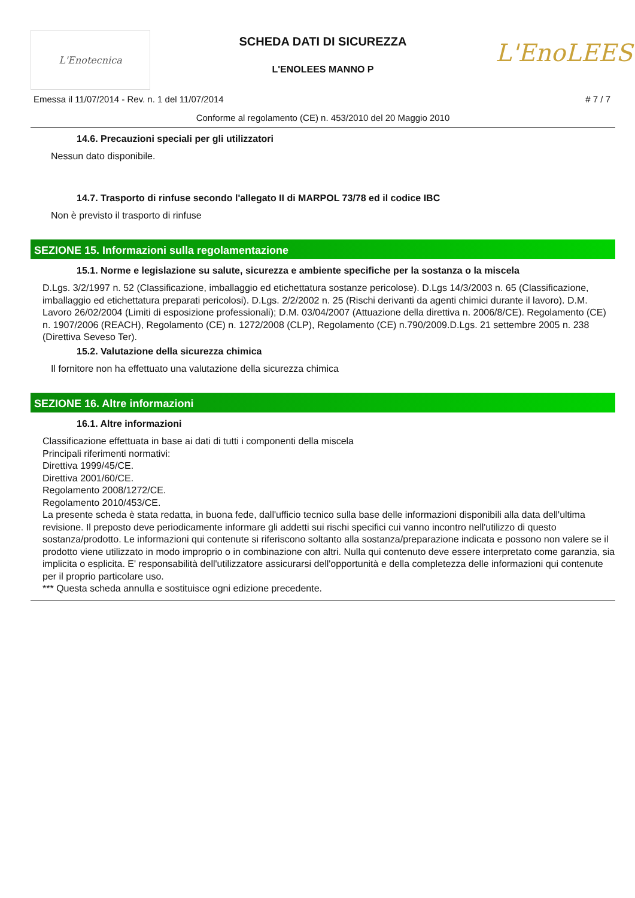L'Enotecnica
SCHEDA DATI DI SICUREZZA
L'ENOLEES MANNO P
L'EnoLEES
Emessa il 11/07/2014 - Rev. n. 1 del 11/07/2014 # 7 / 7
Conforme al regolamento (CE) n. 453/2010 del 20 Maggio 2010
14.6. Precauzioni speciali per gli utilizzatori
Nessun dato disponibile.
14.7. Trasporto di rinfuse secondo l'allegato II di MARPOL 73/78 ed il codice IBC
Non è previsto il trasporto di rinfuse
SEZIONE 15. Informazioni sulla regolamentazione
15.1. Norme e legislazione su salute, sicurezza e ambiente specifiche per la sostanza o la miscela
D.Lgs. 3/2/1997 n. 52 (Classificazione, imballaggio ed etichettatura sostanze pericolose). D.Lgs 14/3/2003 n. 65 (Classificazione, imballaggio ed etichettatura preparati pericolosi). D.Lgs. 2/2/2002 n. 25 (Rischi derivanti da agenti chimici durante il lavoro). D.M. Lavoro 26/02/2004 (Limiti di esposizione professionali); D.M. 03/04/2007 (Attuazione della direttiva n. 2006/8/CE). Regolamento (CE) n. 1907/2006 (REACH), Regolamento (CE) n. 1272/2008 (CLP), Regolamento (CE) n.790/2009.D.Lgs. 21 settembre 2005 n. 238 (Direttiva Seveso Ter).
15.2. Valutazione della sicurezza chimica
Il fornitore non ha effettuato una valutazione della sicurezza chimica
SEZIONE 16. Altre informazioni
16.1. Altre informazioni
Classificazione effettuata in base ai dati di tutti i componenti della miscela
Principali riferimenti normativi:
Direttiva 1999/45/CE.
Direttiva 2001/60/CE.
Regolamento 2008/1272/CE.
Regolamento 2010/453/CE.
La presente scheda è stata redatta, in buona fede, dall'ufficio tecnico sulla base delle informazioni disponibili alla data dell'ultima revisione. Il preposto deve periodicamente informare gli addetti sui rischi specifici cui vanno incontro nell'utilizzo di questo sostanza/prodotto. Le informazioni qui contenute si riferiscono soltanto alla sostanza/preparazione indicata e possono non valere se il prodotto viene utilizzato in modo improprio o in combinazione con altri. Nulla qui contenuto deve essere interpretato come garanzia, sia implicita o esplicita. E' responsabilità dell'utilizzatore assicurarsi dell'opportunità e della completezza delle informazioni qui contenute per il proprio particolare uso.
*** Questa scheda annulla e sostituisce ogni edizione precedente.